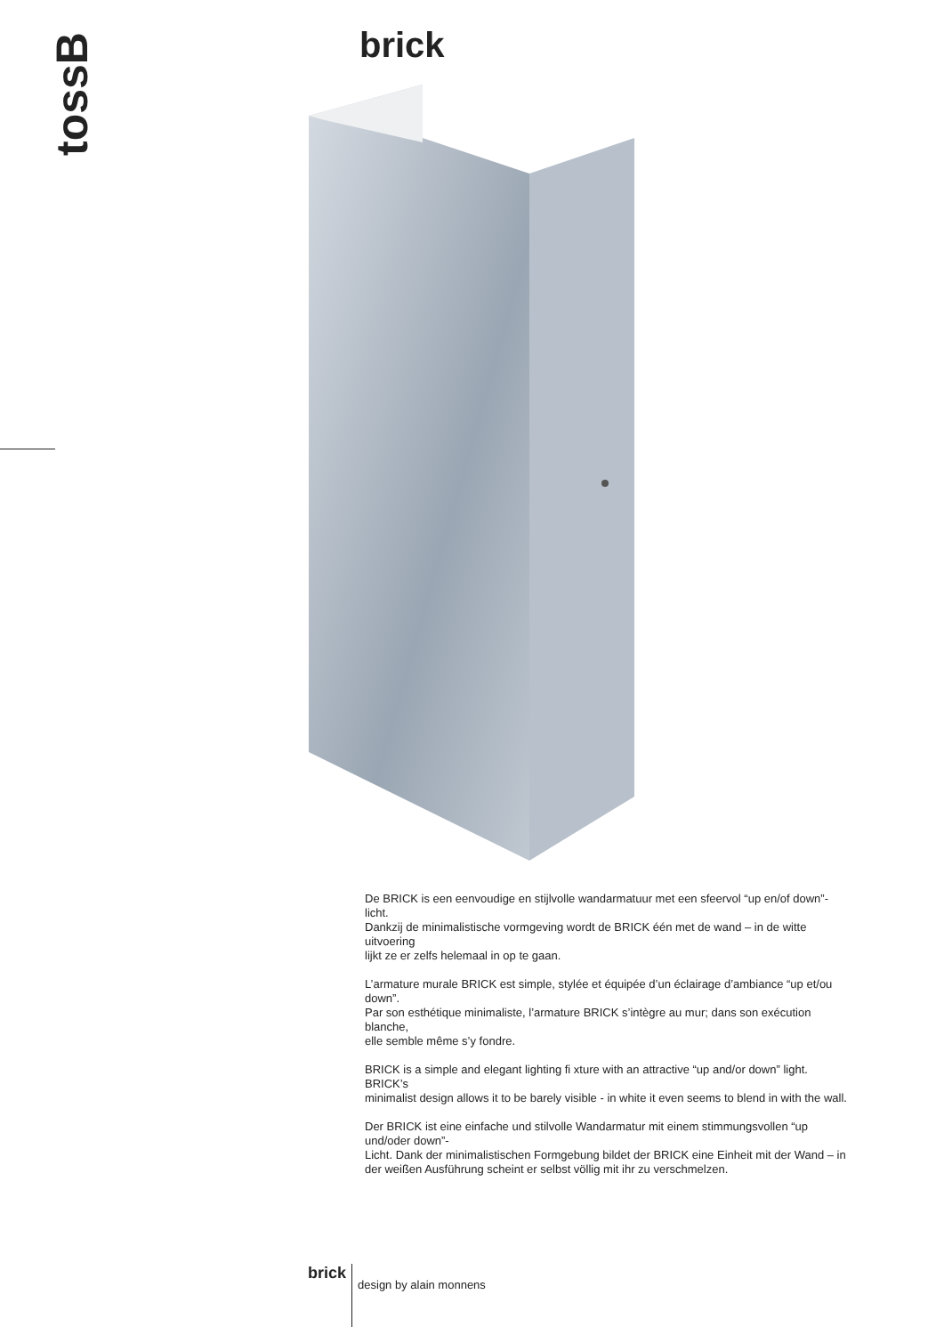tossB
brick
De BRICK is een eenvoudige en stijlvolle wandarmatuur met een sfeervol “up en/of down”-licht.
Dankzij de minimalistische vormgeving wordt de BRICK één met de wand – in de witte uitvoering
lijkt ze er zelfs helemaal in op te gaan.
L’armature murale BRICK est simple, stylée et équipée d’un éclairage d’ambiance “up et/ou down”.
Par son esthétique minimaliste, l’armature BRICK s’intègre au mur; dans son exécution blanche,
elle semble même s’y fondre.
BRICK is a simple and elegant lighting fi xture with an attractive “up and/or down” light. BRICK’s
minimalist design allows it to be barely visible - in white it even seems to blend in with the wall.
Der BRICK ist eine einfache und stilvolle Wandarmatur mit einem stimmungsvollen “up und/oder down”-
Licht. Dank der minimalistischen Formgebung bildet der BRICK eine Einheit mit der Wand – in
der weißen Ausführung scheint er selbst völlig mit ihr zu verschmelzen.
brick design by alain monnens